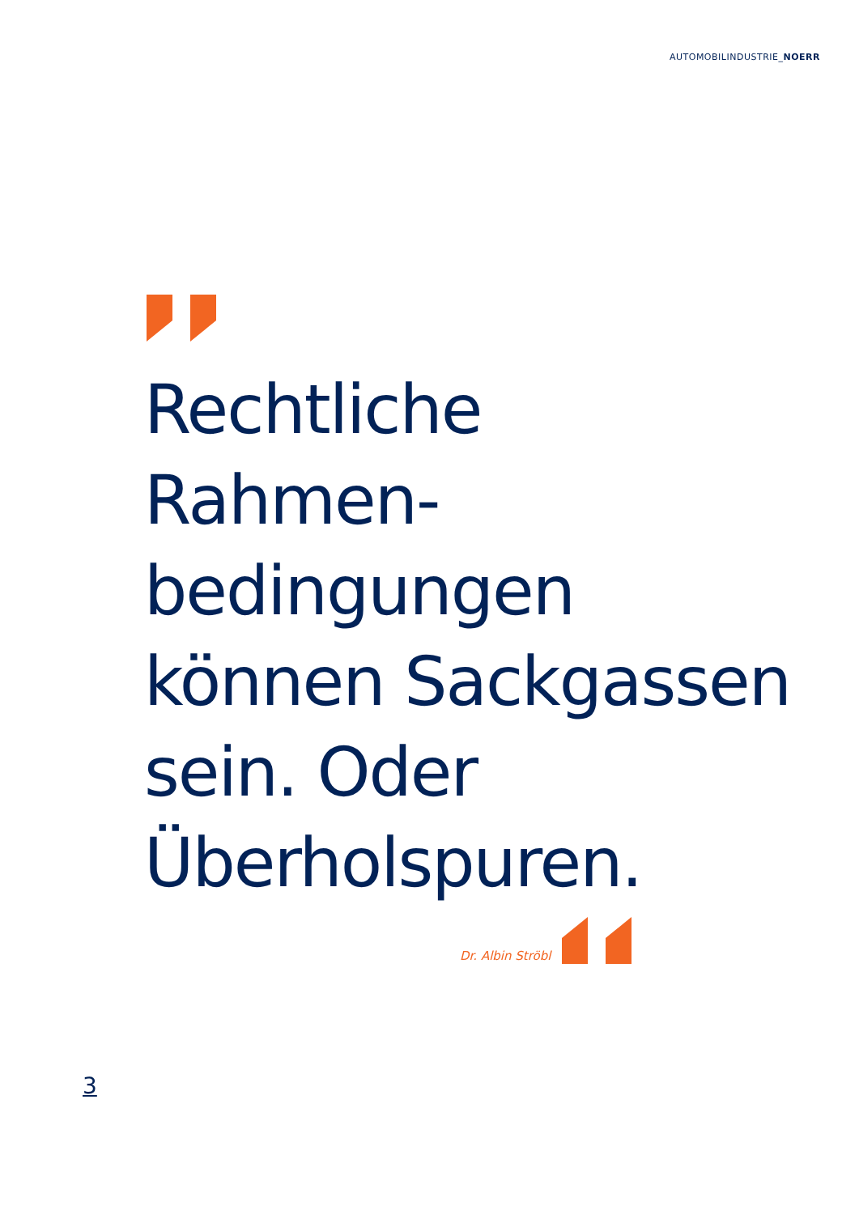AUTOMOBILINDUSTRIE_NOERR
Rechtliche
Rahmen-
bedingungen
können Sackgassen
sein. Oder
Überholspuren.
Dr. Albin Ströbl
3